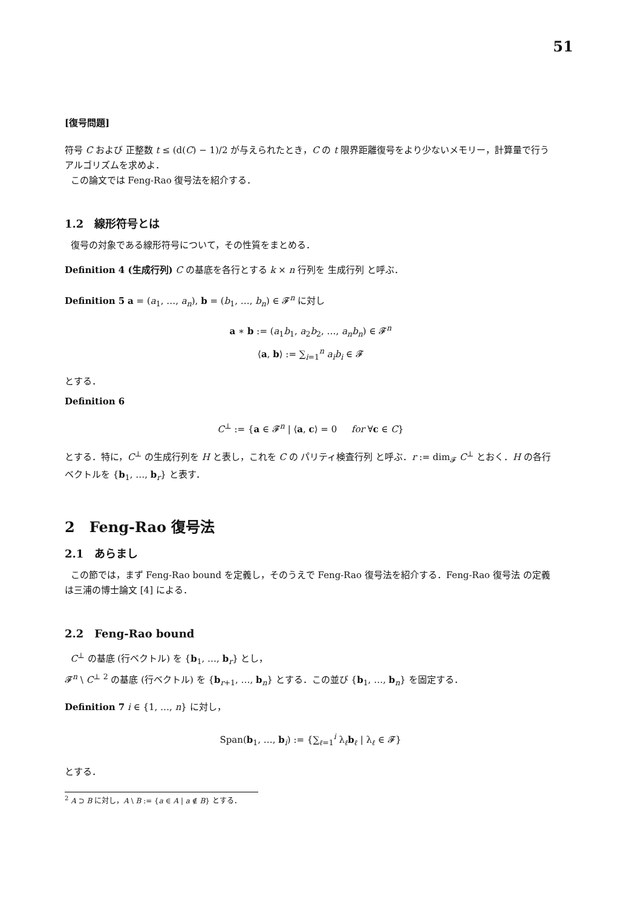51
[復号問題]
符号 C および 正整数 t ≤ (d(C) − 1)/2 が与えられたとき，C の t 限界距離復号をより少ないメモリー，計算量で行うアルゴリズムを求めよ．
この論文では Feng-Rao 復号法を紹介する．
1.2　線形符号とは
復号の対象である線形符号について，その性質をまとめる．
Definition 4 (生成行列) C の基底を各行とする k × n 行列を 生成行列 と呼ぶ．
Definition 5 a = (a<sub>1</sub>, …, a<sub>n</sub>), b = (b<sub>1</sub>, …, b<sub>n</sub>) ∈ 𝓕<sup>n</sup> に対し
a ∗ b := (a<sub>1</sub>b<sub>1</sub>, a<sub>2</sub>b<sub>2</sub>, …, a<sub>n</sub>b<sub>n</sub>) ∈ 𝓕<sup>n</sup>
⟨a, b⟩ := ∑<sub>i=1</sub><sup>n</sup> a<sub>i</sub>b<sub>i</sub> ∈ 𝓕
とする．
Definition 6
C<sup>⊥</sup> := {a ∈ 𝓕<sup>n</sup> | ⟨a, c⟩ = 0 for ∀c ∈ C}
とする．特に，C<sup>⊥</sup> の生成行列を H と表し，これを C の パリティ検査行列 と呼ぶ．r := dim<sub>𝓕</sub> C<sup>⊥</sup> とおく．H の各行ベクトルを {b<sub>1</sub>, …, b<sub>r</sub>} と表す．
2　Feng-Rao 復号法
2.1　あらまし
この節では，まず Feng-Rao bound を定義し，そのうえで Feng-Rao 復号法を紹介する．Feng-Rao 復号法 の定義は三浦の博士論文 [4] による．
2.2　Feng-Rao bound
C<sup>⊥</sup> の基底 (行ベクトル) を {b<sub>1</sub>, …, b<sub>r</sub>} とし，
𝓕<sup>n</sup> \ C<sup>⊥</sup> <sup>2</sup> の基底 (行ベクトル) を {b<sub>r+1</sub>, …, b<sub>n</sub>} とする．この並び {b<sub>1</sub>, …, b<sub>n</sub>} を固定する．
Definition 7 i ∈ {1, …, n} に対し，
Span(b<sub>1</sub>, …, b<sub>i</sub>) := {∑<sub>ℓ=1</sub><sup>i</sup> λ<sub>ℓ</sub>b<sub>ℓ</sub> | λ<sub>ℓ</sub> ∈ 𝓕}
とする．
<sup>2</sup> A ⊃ B に対し，A \ B := {a ∈ A | a ∉ B} とする．